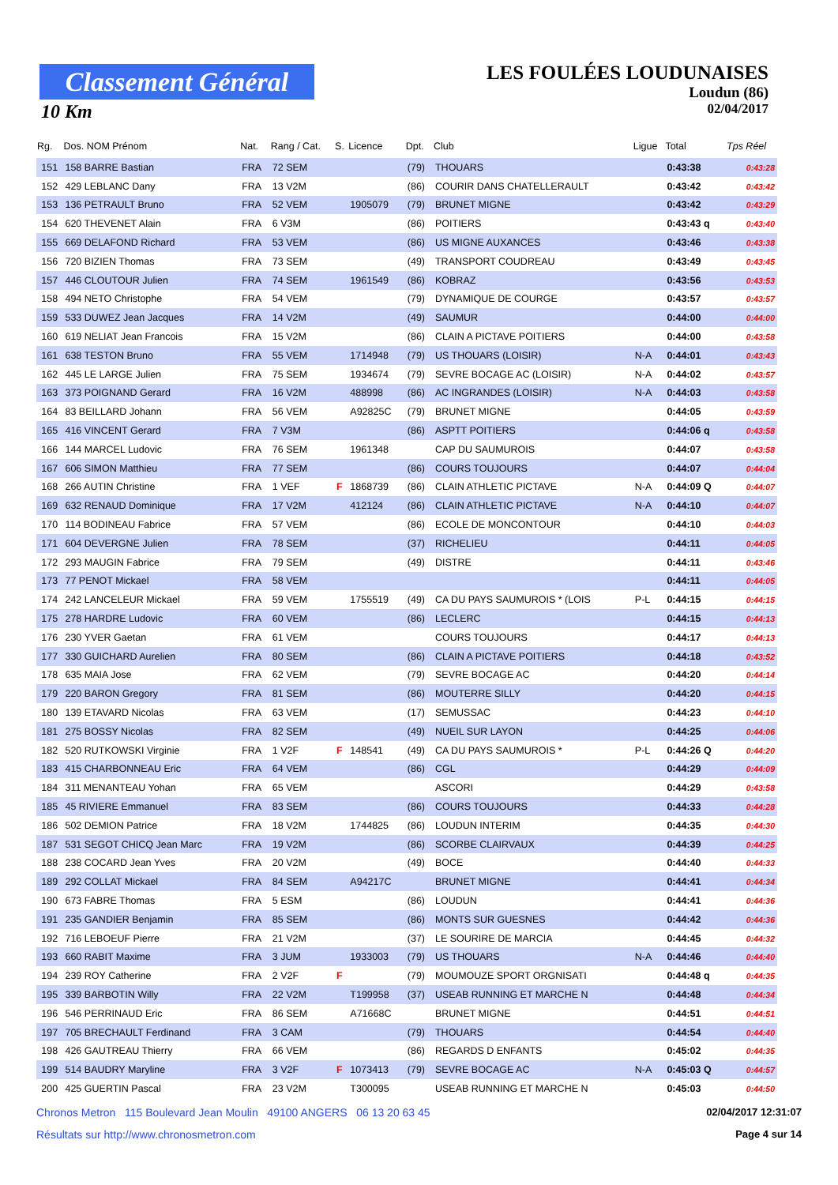Classement Général
10 Km
LES FOULÉES LOUDUNAISES
Loudun (86)
02/04/2017
| Rg. | Dos. NOM Prénom | Nat. | Rang / Cat. | S. | Licence | Dpt. | Club | Ligue | Total | Tps Réel |
| --- | --- | --- | --- | --- | --- | --- | --- | --- | --- | --- |
| 151 | 158 BARRE Bastian | FRA | 72 SEM | | | (79) | THOUARS | | 0:43:38 | 0:43:28 |
| 152 | 429 LEBLANC Dany | FRA | 13 V2M | | | (86) | COURIR DANS CHATELLERAULT | | 0:43:42 | 0:43:42 |
| 153 | 136 PETRAULT Bruno | FRA | 52 VEM | | 1905079 | (79) | BRUNET MIGNE | | 0:43:42 | 0:43:29 |
| 154 | 620 THEVENET Alain | FRA | 6 V3M | | | (86) | POITIERS | | 0:43:43 q | 0:43:40 |
| 155 | 669 DELAFOND Richard | FRA | 53 VEM | | | (86) | US MIGNE AUXANCES | | 0:43:46 | 0:43:38 |
| 156 | 720 BIZIEN Thomas | FRA | 73 SEM | | | (49) | TRANSPORT COUDREAU | | 0:43:49 | 0:43:45 |
| 157 | 446 CLOUTOUR Julien | FRA | 74 SEM | | 1961549 | (86) | KOBRAZ | | 0:43:56 | 0:43:53 |
| 158 | 494 NETO Christophe | FRA | 54 VEM | | | (79) | DYNAMIQUE DE COURGE | | 0:43:57 | 0:43:57 |
| 159 | 533 DUWEZ Jean Jacques | FRA | 14 V2M | | | (49) | SAUMUR | | 0:44:00 | 0:44:00 |
| 160 | 619 NELIAT Jean Francois | FRA | 15 V2M | | | (86) | CLAIN A PICTAVE POITIERS | | 0:44:00 | 0:43:58 |
| 161 | 638 TESTON Bruno | FRA | 55 VEM | | 1714948 | (79) | US THOUARS (LOISIR) | N-A | 0:44:01 | 0:43:43 |
| 162 | 445 LE LARGE Julien | FRA | 75 SEM | | 1934674 | (79) | SEVRE BOCAGE AC (LOISIR) | N-A | 0:44:02 | 0:43:57 |
| 163 | 373 POIGNAND Gerard | FRA | 16 V2M | | 488998 | (86) | AC INGRANDES (LOISIR) | N-A | 0:44:03 | 0:43:58 |
| 164 | 83 BEILLARD Johann | FRA | 56 VEM | | A92825C | (79) | BRUNET MIGNE | | 0:44:05 | 0:43:59 |
| 165 | 416 VINCENT Gerard | FRA | 7 V3M | | | (86) | ASPTT POITIERS | | 0:44:06 q | 0:43:58 |
| 166 | 144 MARCEL Ludovic | FRA | 76 SEM | | 1961348 | | CAP DU SAUMUROIS | | 0:44:07 | 0:43:58 |
| 167 | 606 SIMON Matthieu | FRA | 77 SEM | | | (86) | COURS TOUJOURS | | 0:44:07 | 0:44:04 |
| 168 | 266 AUTIN Christine | FRA | 1 VEF | F | 1868739 | (86) | CLAIN ATHLETIC PICTAVE | N-A | 0:44:09 Q | 0:44:07 |
| 169 | 632 RENAUD Dominique | FRA | 17 V2M | | 412124 | (86) | CLAIN ATHLETIC PICTAVE | N-A | 0:44:10 | 0:44:07 |
| 170 | 114 BODINEAU Fabrice | FRA | 57 VEM | | | (86) | ECOLE DE MONCONTOUR | | 0:44:10 | 0:44:03 |
| 171 | 604 DEVERGNE Julien | FRA | 78 SEM | | | (37) | RICHELIEU | | 0:44:11 | 0:44:05 |
| 172 | 293 MAUGIN Fabrice | FRA | 79 SEM | | | (49) | DISTRE | | 0:44:11 | 0:43:46 |
| 173 | 77 PENOT Mickael | FRA | 58 VEM | | | | | | 0:44:11 | 0:44:05 |
| 174 | 242 LANCELEUR Mickael | FRA | 59 VEM | | 1755519 | (49) | CA DU PAYS SAUMUROIS * (LOIS | P-L | 0:44:15 | 0:44:15 |
| 175 | 278 HARDRE Ludovic | FRA | 60 VEM | | | (86) | LECLERC | | 0:44:15 | 0:44:13 |
| 176 | 230 YVER Gaetan | FRA | 61 VEM | | | | COURS TOUJOURS | | 0:44:17 | 0:44:13 |
| 177 | 330 GUICHARD Aurelien | FRA | 80 SEM | | | (86) | CLAIN A PICTAVE POITIERS | | 0:44:18 | 0:43:52 |
| 178 | 635 MAIA Jose | FRA | 62 VEM | | | (79) | SEVRE BOCAGE AC | | 0:44:20 | 0:44:14 |
| 179 | 220 BARON Gregory | FRA | 81 SEM | | | (86) | MOUTERRE SILLY | | 0:44:20 | 0:44:15 |
| 180 | 139 ETAVARD Nicolas | FRA | 63 VEM | | | (17) | SEMUSSAC | | 0:44:23 | 0:44:10 |
| 181 | 275 BOSSY Nicolas | FRA | 82 SEM | | | (49) | NUEIL SUR LAYON | | 0:44:25 | 0:44:06 |
| 182 | 520 RUTKOWSKI Virginie | FRA | 1 V2F | F | 148541 | (49) | CA DU PAYS SAUMUROIS * | P-L | 0:44:26 Q | 0:44:20 |
| 183 | 415 CHARBONNEAU Eric | FRA | 64 VEM | | | (86) | CGL | | 0:44:29 | 0:44:09 |
| 184 | 311 MENANTEAU Yohan | FRA | 65 VEM | | | | ASCORI | | 0:44:29 | 0:43:58 |
| 185 | 45 RIVIERE Emmanuel | FRA | 83 SEM | | | (86) | COURS TOUJOURS | | 0:44:33 | 0:44:28 |
| 186 | 502 DEMION Patrice | FRA | 18 V2M | | 1744825 | (86) | LOUDUN INTERIM | | 0:44:35 | 0:44:30 |
| 187 | 531 SEGOT CHICQ Jean Marc | FRA | 19 V2M | | | (86) | SCORBE CLAIRVAUX | | 0:44:39 | 0:44:25 |
| 188 | 238 COCARD Jean Yves | FRA | 20 V2M | | | (49) | BOCE | | 0:44:40 | 0:44:33 |
| 189 | 292 COLLAT Mickael | FRA | 84 SEM | | A94217C | | BRUNET MIGNE | | 0:44:41 | 0:44:34 |
| 190 | 673 FABRE Thomas | FRA | 5 ESM | | | (86) | LOUDUN | | 0:44:41 | 0:44:36 |
| 191 | 235 GANDIER Benjamin | FRA | 85 SEM | | | (86) | MONTS SUR GUESNES | | 0:44:42 | 0:44:36 |
| 192 | 716 LEBOEUF Pierre | FRA | 21 V2M | | | (37) | LE SOURIRE DE MARCIA | | 0:44:45 | 0:44:32 |
| 193 | 660 RABIT Maxime | FRA | 3 JUM | | 1933003 | (79) | US THOUARS | N-A | 0:44:46 | 0:44:40 |
| 194 | 239 ROY Catherine | FRA | 2 V2F | F | | (79) | MOUMOUZE SPORT ORGNISATI | | 0:44:48 q | 0:44:35 |
| 195 | 339 BARBOTIN Willy | FRA | 22 V2M | | T199958 | (37) | USEAB RUNNING ET MARCHE N | | 0:44:48 | 0:44:34 |
| 196 | 546 PERRINAUD Eric | FRA | 86 SEM | | A71668C | | BRUNET MIGNE | | 0:44:51 | 0:44:51 |
| 197 | 705 BRECHAULT Ferdinand | FRA | 3 CAM | | | (79) | THOUARS | | 0:44:54 | 0:44:40 |
| 198 | 426 GAUTREAU Thierry | FRA | 66 VEM | | | (86) | REGARDS D ENFANTS | | 0:45:02 | 0:44:35 |
| 199 | 514 BAUDRY Maryline | FRA | 3 V2F | F | 1073413 | (79) | SEVRE BOCAGE AC | N-A | 0:45:03 Q | 0:44:57 |
| 200 | 425 GUERTIN Pascal | FRA | 23 V2M | | T300095 | | USEAB RUNNING ET MARCHE N | | 0:45:03 | 0:44:50 |
Chronos Metron 115 Boulevard Jean Moulin 49100 ANGERS 06 13 20 63 45 02/04/2017 12:31:07
Résultats sur http://www.chronosmetron.com Page 4 sur 14